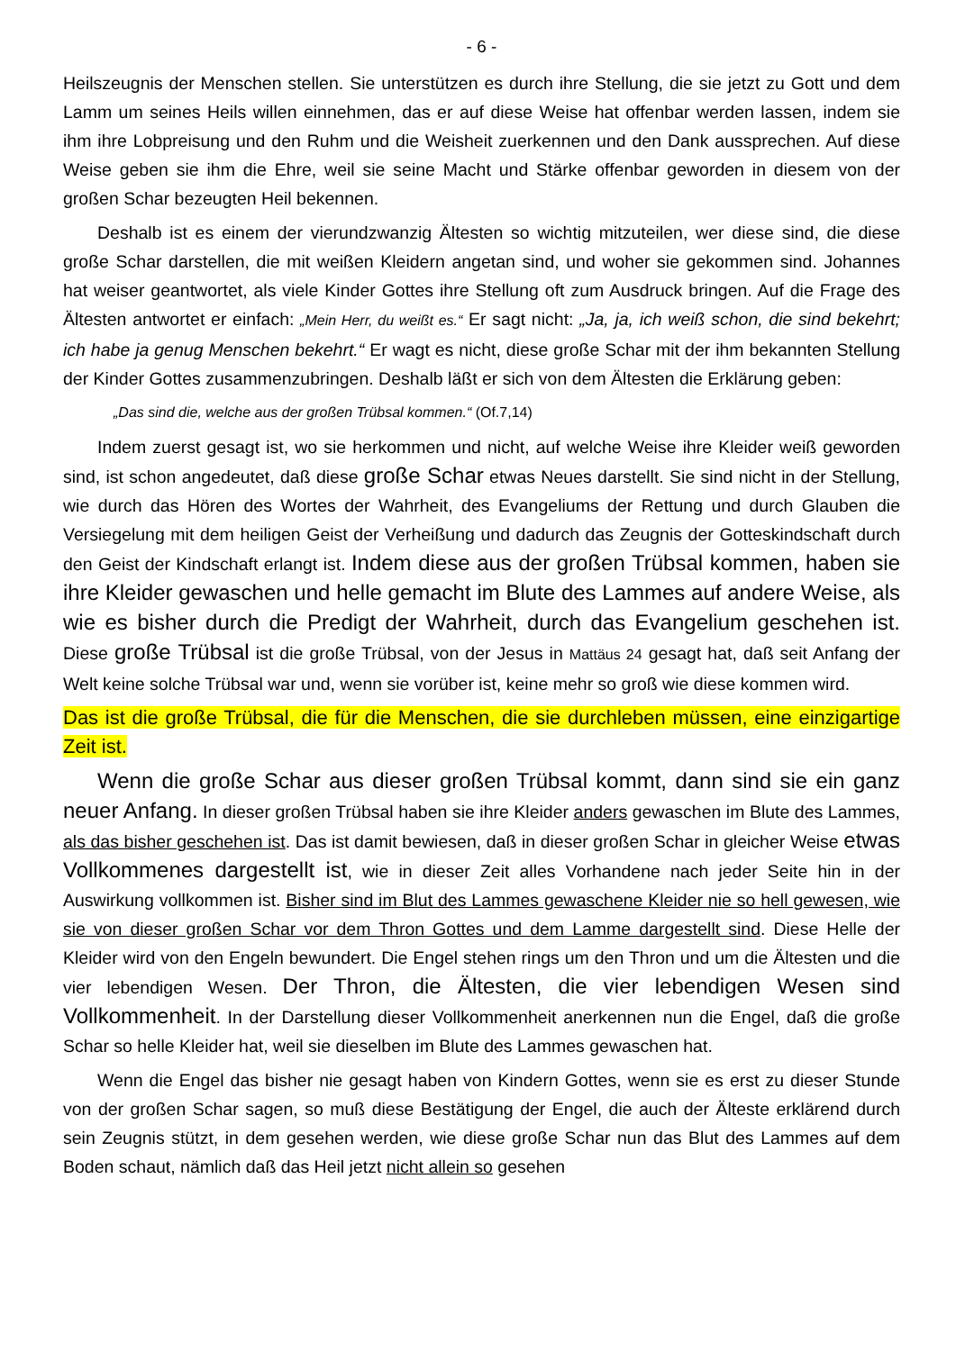- 6 -
Heilszeugnis der Menschen stellen. Sie unterstützen es durch ihre Stellung, die sie jetzt zu Gott und dem Lamm um seines Heils willen einnehmen, das er auf diese Weise hat offenbar werden lassen, indem sie ihm ihre Lobpreisung und den Ruhm und die Weisheit zuerkennen und den Dank aussprechen. Auf diese Weise geben sie ihm die Ehre, weil sie seine Macht und Stärke offenbar geworden in diesem von der großen Schar bezeugten Heil bekennen.
Deshalb ist es einem der vierundzwanzig Ältesten so wichtig mitzuteilen, wer diese sind, die diese große Schar darstellen, die mit weißen Kleidern angetan sind, und woher sie gekommen sind. Johannes hat weiser geantwortet, als viele Kinder Gottes ihre Stellung oft zum Ausdruck bringen. Auf die Frage des Ältesten antwortet er einfach: „Mein Herr, du weißt es.“ Er sagt nicht: „Ja, ja, ich weiß schon, die sind bekehrt; ich habe ja genug Menschen bekehrt.“ Er wagt es nicht, diese große Schar mit der ihm bekannten Stellung der Kinder Gottes zusammenzubringen. Deshalb läßt er sich von dem Ältesten die Erklärung geben:
„Das sind die, welche aus der großen Trübsal kommen.“ (Of.7,14)
Indem zuerst gesagt ist, wo sie herkommen und nicht, auf welche Weise ihre Kleider weiß geworden sind, ist schon angedeutet, daß diese große Schar etwas Neues darstellt. Sie sind nicht in der Stellung, wie durch das Hören des Wortes der Wahrheit, des Evangeliums der Rettung und durch Glauben die Versiegelung mit dem heiligen Geist der Verheißung und dadurch das Zeugnis der Gotteskindschaft durch den Geist der Kindschaft erlangt ist. Indem diese aus der großen Trübsal kommen, haben sie ihre Kleider gewaschen und helle gemacht im Blute des Lammes auf andere Weise, als wie es bisher durch die Predigt der Wahrheit, durch das Evangelium geschehen ist. Diese große Trübsal ist die große Trübsal, von der Jesus in Mattäus 24 gesagt hat, daß seit Anfang der Welt keine solche Trübsal war und, wenn sie vorüber ist, keine mehr so groß wie diese kommen wird.
Das ist die große Trübsal, die für die Menschen, die sie durchleben müssen, eine einzigartige Zeit ist.
Wenn die große Schar aus dieser großen Trübsal kommt, dann sind sie ein ganz neuer Anfang. In dieser großen Trübsal haben sie ihre Kleider anders gewaschen im Blute des Lammes, als das bisher geschehen ist. Das ist damit bewiesen, daß in dieser großen Schar in gleicher Weise etwas Vollkommenes dargestellt ist, wie in dieser Zeit alles Vorhandene nach jeder Seite hin in der Auswirkung vollkommen ist. Bisher sind im Blut des Lammes gewaschene Kleider nie so hell gewesen, wie sie von dieser großen Schar vor dem Thron Gottes und dem Lamme dargestellt sind. Diese Helle der Kleider wird von den Engeln bewundert. Die Engel stehen rings um den Thron und um die Ältesten und die vier lebendigen Wesen. Der Thron, die Ältesten, die vier lebendigen Wesen sind Vollkommenheit. In der Darstellung dieser Vollkommenheit anerkennen nun die Engel, daß die große Schar so helle Kleider hat, weil sie dieselben im Blute des Lammes gewaschen hat.
Wenn die Engel das bisher nie gesagt haben von Kindern Gottes, wenn sie es erst zu dieser Stunde von der großen Schar sagen, so muß diese Bestätigung der Engel, die auch der Älteste erklärend durch sein Zeugnis stützt, in dem gesehen werden, wie diese große Schar nun das Blut des Lammes auf dem Boden schaut, nämlich daß das Heil jetzt nicht allein so gesehen